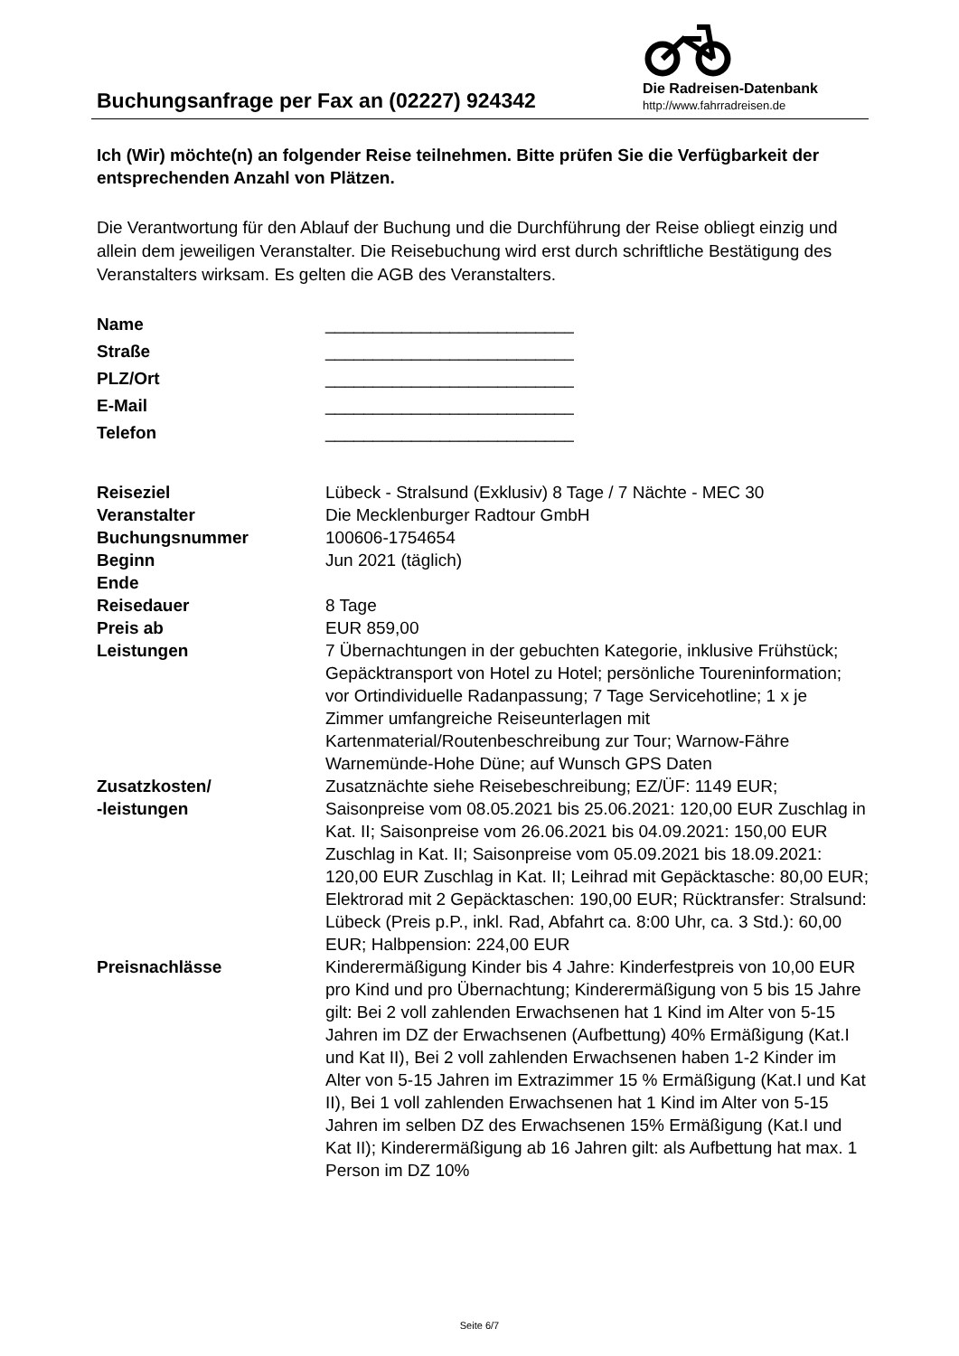Buchungsanfrage per Fax an (02227) 924342
Die Radreisen-Datenbank
http://www.fahrradreisen.de
Ich (Wir) möchte(n) an folgender Reise teilnehmen. Bitte prüfen Sie die Verfügbarkeit der entsprechenden Anzahl von Plätzen.
Die Verantwortung für den Ablauf der Buchung und die Durchführung der Reise obliegt einzig und allein dem jeweiligen Veranstalter. Die Reisebuchung wird erst durch schriftliche Bestätigung des Veranstalters wirksam. Es gelten die AGB des Veranstalters.
| Name | __________________________ |
| Straße | __________________________ |
| PLZ/Ort | __________________________ |
| E-Mail | __________________________ |
| Telefon | __________________________ |
| Reiseziel | Lübeck - Stralsund (Exklusiv) 8 Tage / 7 Nächte - MEC 30 |
| Veranstalter | Die Mecklenburger Radtour GmbH |
| Buchungsnummer | 100606-1754654 |
| Beginn | Jun 2021 (täglich) |
| Ende | |
| Reisedauer | 8 Tage |
| Preis ab | EUR 859,00 |
| Leistungen | 7 Übernachtungen in der gebuchten Kategorie, inklusive Frühstück; Gepäcktransport von Hotel zu Hotel; persönliche Toureninformation; vor Ortindividuelle Radanpassung; 7 Tage Servicehotline; 1 x je Zimmer umfangreiche Reiseunterlagen mit Kartenmaterial/Routenbeschreibung zur Tour; Warnow-Fähre Warnemünde-Hohe Düne; auf Wunsch GPS Daten |
| Zusatzkosten/ -leistungen | Zusatznächte siehe Reisebeschreibung; EZ/ÜF: 1149 EUR; Saisonpreise vom 08.05.2021 bis 25.06.2021: 120,00 EUR Zuschlag in Kat. II; Saisonpreise vom 26.06.2021 bis 04.09.2021: 150,00 EUR Zuschlag in Kat. II; Saisonpreise vom 05.09.2021 bis 18.09.2021: 120,00 EUR Zuschlag in Kat. II; Leihrad mit Gepäcktasche: 80,00 EUR; Elektrorad mit 2 Gepäcktaschen: 190,00 EUR; Rücktransfer: Stralsund: Lübeck (Preis p.P., inkl. Rad, Abfahrt ca. 8:00 Uhr, ca. 3 Std.): 60,00 EUR; Halbpension: 224,00 EUR |
| Preisnachlässe | Kinderermäßigung Kinder bis 4 Jahre: Kinderfestpreis von 10,00 EUR pro Kind und pro Übernachtung; Kinderermäßigung von 5 bis 15 Jahre gilt: Bei 2 voll zahlenden Erwachsenen hat 1 Kind im Alter von 5-15 Jahren im DZ der Erwachsenen (Aufbettung) 40% Ermäßigung (Kat.I und Kat II), Bei 2 voll zahlenden Erwachsenen haben 1-2 Kinder im Alter von 5-15 Jahren im Extrazimmer 15 % Ermäßigung (Kat.I und Kat II), Bei 1 voll zahlenden Erwachsenen hat 1 Kind im Alter von 5-15 Jahren im selben DZ des Erwachsenen 15% Ermäßigung (Kat.I und Kat II); Kinderermäßigung ab 16 Jahren gilt: als Aufbettung hat max. 1 Person im DZ 10% |
Seite 6/7